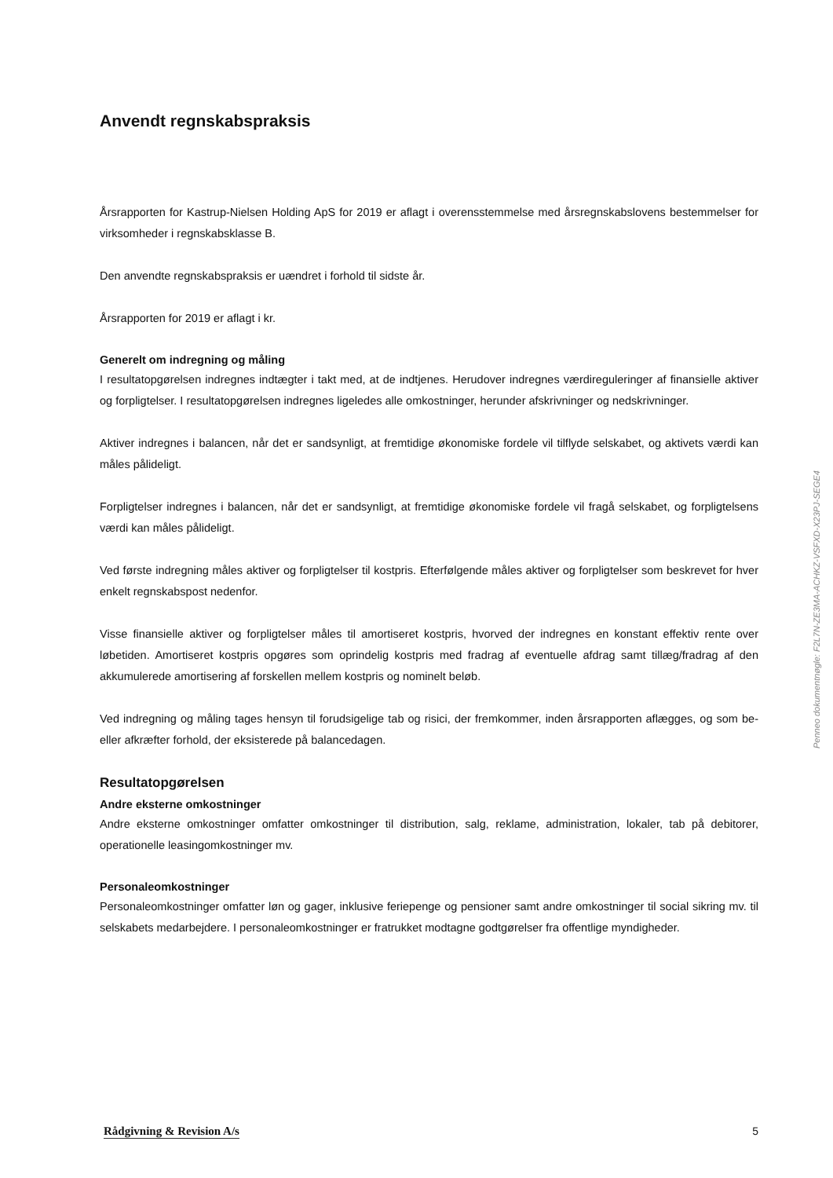Anvendt regnskabspraksis
Årsrapporten for Kastrup-Nielsen Holding ApS for 2019 er aflagt i overensstemmelse med årsregnskabslovens bestemmelser for virksomheder i regnskabsklasse B.
Den anvendte regnskabspraksis er uændret i forhold til sidste år.
Årsrapporten for 2019 er aflagt i kr.
Generelt om indregning og måling
I resultatopgørelsen indregnes indtægter i takt med, at de indtjenes. Herudover indregnes værdireguleringer af finansielle aktiver og forpligtelser. I resultatopgørelsen indregnes ligeledes alle omkostninger, herunder afskrivninger og nedskrivninger.
Aktiver indregnes i balancen, når det er sandsynligt, at fremtidige økonomiske fordele vil tilflyde selskabet, og aktivets værdi kan måles pålideligt.
Forpligtelser indregnes i balancen, når det er sandsynligt, at fremtidige økonomiske fordele vil fragå selskabet, og forpligtelsens værdi kan måles pålideligt.
Ved første indregning måles aktiver og forpligtelser til kostpris. Efterfølgende måles aktiver og forpligtelser som beskrevet for hver enkelt regnskabspost nedenfor.
Visse finansielle aktiver og forpligtelser måles til amortiseret kostpris, hvorved der indregnes en konstant effektiv rente over løbetiden. Amortiseret kostpris opgøres som oprindelig kostpris med fradrag af eventuelle afdrag samt tillæg/fradrag af den akkumulerede amortisering af forskellen mellem kostpris og nominelt beløb.
Ved indregning og måling tages hensyn til forudsigelige tab og risici, der fremkommer, inden årsrapporten aflægges, og som be- eller afkræfter forhold, der eksisterede på balancedagen.
Resultatopgørelsen
Andre eksterne omkostninger
Andre eksterne omkostninger omfatter omkostninger til distribution, salg, reklame, administration, lokaler, tab på debitorer, operationelle leasingomkostninger mv.
Personaleomkostninger
Personaleomkostninger omfatter løn og gager, inklusive feriepenge og pensioner samt andre omkostninger til social sikring mv. til selskabets medarbejdere. I personaleomkostninger er fratrukket modtagne godtgørelser fra offentlige myndigheder.
Penneo dokumentnøgle: F2L7N-ZE3MA-ACHKZ-VSFXD-X23PJ-SEGE4
Rådgivning & Revision A/s 5